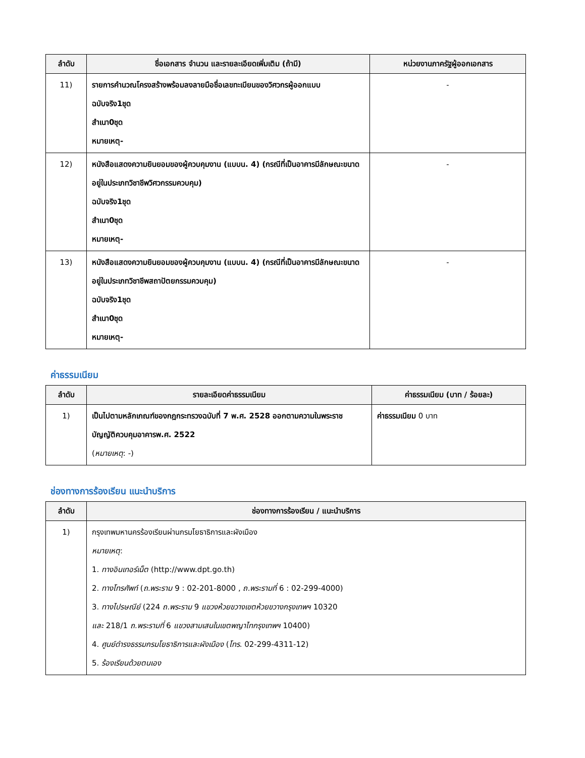| ลำดับ | ชื่อเอกสาร จำนวน และรายละเอียดเพิ่มเติม (ถ้ามี) | หน่วยงานภาครัฐผู้ออกเอกสาร |
| --- | --- | --- |
| 11) | รายการคำนวณโครงสร้างพร้อมลงลายมือชื่อเลขทะเบียนของวิศวกรผู้ออกแบบ ฉบับจริง1ชุด สำเนา0ชุด หมายเหตุ- | - |
| 12) | หนังสือแสดงความยินยอมของผู้ควบคุมงาน (แบบน. 4) (กรณีที่เป็นอาคารมีลักษณะขนาดอยู่ในประเภทวิชาชีพวิศวกรรมควบคุม) ฉบับจริง1ชุด สำเนา0ชุด หมายเหตุ- | - |
| 13) | หนังสือแสดงความยินยอมของผู้ควบคุมงาน (แบบน. 4) (กรณีที่เป็นอาคารมีลักษณะขนาดอยู่ในประเภทวิชาชีพสถาปัตยกรรมควบคุม) ฉบับจริง1ชุด สำเนา0ชุด หมายเหตุ- | - |
ค่าธรรมเนียม
| ลำดับ | รายละเอียดค่าธรรมเนียม | ค่าธรรมเนียม (บาท / ร้อยละ) |
| --- | --- | --- |
| 1) | เป็นไปตามหลักเกณฑ์ของกฎกระทรวงฉบับที่ 7 พ.ศ. 2528 ออกตามความในพระราชบัญญัติควบคุมอาคารพ.ศ. 2522 ( หมายเหตุ : -) | ค่าธรรมเนียม 0 บาท |
ช่องทางการร้องเรียน แนะนำบริการ
| ลำดับ | ช่องทางการร้องเรียน / แนะนำบริการ |
| --- | --- |
| 1) | กรุงเทพมหานครร้องเรียนผ่านกรมโยธาธิการและผังเมือง หมายเหตุ : 1. ทางอินเทอร์เน็ต (http://www.dpt.go.th) 2. ทางโทรศัพท์ ( ถ.พระราม 9 : 02-201-8000 , ถ.พระรามที่ 6 : 02-299-4000) 3. ทางไปรษณีย์ (224 ถ.พระราม 9 แขวงห้วยขวางเขตห้วยขวางกรุงเทพฯ 10320 และ 218/1 ถ.พระรามที่ 6 แขวงสามเสนในเขตพญาไทกรุงเทพฯ 10400) 4. ศูนย์ดำรงธรรมกรมโยธาธิการและผังเมือง ( โทร . 02-299-4311-12) 5. ร้องเรียนด้วยตนเอง |